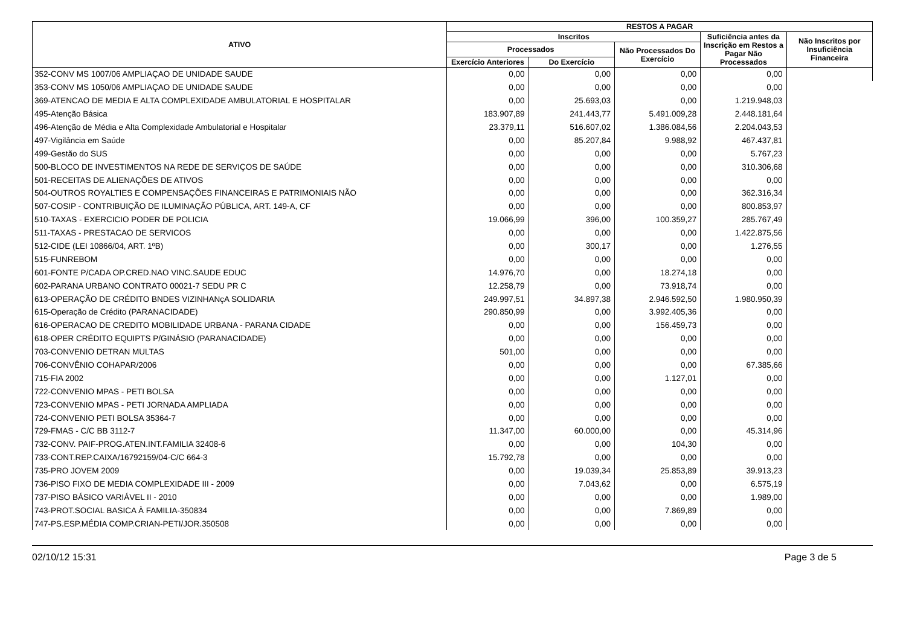| ATIVO | RESTOS A PAGAR | | | | |
| --- | --- | --- | --- | --- | --- |
| | Inscritos | | | Suficiência antes da Inscrição em Restos a Pagar Não Processados | Não Inscritos por Insuficiência Financeira |
| | Processados | | Não Processados Do Exercício | | |
| | Exercício Anteriores | Do Exercício | | | |
| 352-CONV MS 1007/06 AMPLIAÇAO DE UNIDADE SAUDE | 0,00 | 0,00 | 0,00 | 0,00 | |
| 353-CONV MS 1050/06 AMPLIAÇAO DE UNIDADE SAUDE | 0,00 | 0,00 | 0,00 | 0,00 | |
| 369-ATENCAO DE MEDIA E ALTA COMPLEXIDADE AMBULATORIAL E HOSPITALAR | 0,00 | 25.693,03 | 0,00 | 1.219.948,03 | |
| 495-Atenção Básica | 183.907,89 | 241.443,77 | 5.491.009,28 | 2.448.181,64 | |
| 496-Atenção de Média e Alta Complexidade Ambulatorial e Hospitalar | 23.379,11 | 516.607,02 | 1.386.084,56 | 2.204.043,53 | |
| 497-Vigilância em Saúde | 0,00 | 85.207,84 | 9.988,92 | 467.437,81 | |
| 499-Gestão do SUS | 0,00 | 0,00 | 0,00 | 5.767,23 | |
| 500-BLOCO DE INVESTIMENTOS NA REDE DE SERVIÇOS DE SAÚDE | 0,00 | 0,00 | 0,00 | 310.306,68 | |
| 501-RECEITAS DE ALIENAÇÕES DE ATIVOS | 0,00 | 0,00 | 0,00 | 0,00 | |
| 504-OUTROS ROYALTIES E COMPENSAÇÕES FINANCEIRAS E PATRIMONIAIS NÃO | 0,00 | 0,00 | 0,00 | 362.316,34 | |
| 507-COSIP - CONTRIBUIÇÃO DE ILUMINAÇÃO PÚBLICA, ART. 149-A, CF | 0,00 | 0,00 | 0,00 | 800.853,97 | |
| 510-TAXAS - EXERCICIO PODER DE POLICIA | 19.066,99 | 396,00 | 100.359,27 | 285.767,49 | |
| 511-TAXAS - PRESTACAO DE SERVICOS | 0,00 | 0,00 | 0,00 | 1.422.875,56 | |
| 512-CIDE (LEI 10866/04, ART. 1ºB) | 0,00 | 300,17 | 0,00 | 1.276,55 | |
| 515-FUNREBOM | 0,00 | 0,00 | 0,00 | 0,00 | |
| 601-FONTE P/CADA OP.CRED.NAO VINC.SAUDE EDUC | 14.976,70 | 0,00 | 18.274,18 | 0,00 | |
| 602-PARANA URBANO CONTRATO 00021-7 SEDU PR C | 12.258,79 | 0,00 | 73.918,74 | 0,00 | |
| 613-OPERAÇÃO DE CRÉDITO BNDES VIZINHANçA SOLIDARIA | 249.997,51 | 34.897,38 | 2.946.592,50 | 1.980.950,39 | |
| 615-Operação de Crédito (PARANACIDADE) | 290.850,99 | 0,00 | 3.992.405,36 | 0,00 | |
| 616-OPERACAO DE CREDITO MOBILIDADE URBANA - PARANA CIDADE | 0,00 | 0,00 | 156.459,73 | 0,00 | |
| 618-OPER CRÉDITO EQUIPTS P/GINÁSIO (PARANACIDADE) | 0,00 | 0,00 | 0,00 | 0,00 | |
| 703-CONVENIO DETRAN MULTAS | 501,00 | 0,00 | 0,00 | 0,00 | |
| 706-CONVÊNIO COHAPAR/2006 | 0,00 | 0,00 | 0,00 | 67.385,66 | |
| 715-FIA 2002 | 0,00 | 0,00 | 1.127,01 | 0,00 | |
| 722-CONVENIO MPAS - PETI BOLSA | 0,00 | 0,00 | 0,00 | 0,00 | |
| 723-CONVENIO MPAS - PETI JORNADA AMPLIADA | 0,00 | 0,00 | 0,00 | 0,00 | |
| 724-CONVENIO PETI BOLSA 35364-7 | 0,00 | 0,00 | 0,00 | 0,00 | |
| 729-FMAS - C/C BB 3112-7 | 11.347,00 | 60.000,00 | 0,00 | 45.314,96 | |
| 732-CONV. PAIF-PROG.ATEN.INT.FAMILIA 32408-6 | 0,00 | 0,00 | 104,30 | 0,00 | |
| 733-CONT.REP.CAIXA/16792159/04-C/C 664-3 | 15.792,78 | 0,00 | 0,00 | 0,00 | |
| 735-PRO JOVEM 2009 | 0,00 | 19.039,34 | 25.853,89 | 39.913,23 | |
| 736-PISO FIXO DE MEDIA COMPLEXIDADE III - 2009 | 0,00 | 7.043,62 | 0,00 | 6.575,19 | |
| 737-PISO BÁSICO VARIÁVEL II - 2010 | 0,00 | 0,00 | 0,00 | 1.989,00 | |
| 743-PROT.SOCIAL BASICA À FAMILIA-350834 | 0,00 | 0,00 | 7.869,89 | 0,00 | |
| 747-PS.ESP.MÉDIA COMP.CRIAN-PETI/JOR.350508 | 0,00 | 0,00 | 0,00 | 0,00 | |
02/10/12 15:31 Page 3 de 5